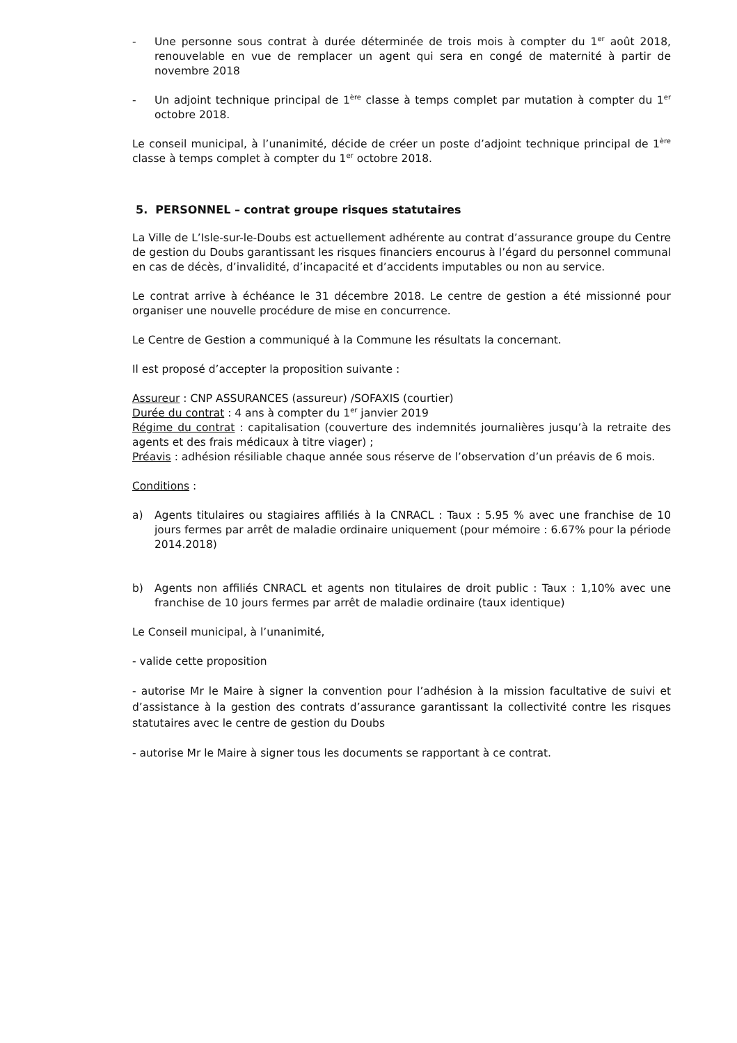- Une personne sous contrat à durée déterminée de trois mois à compter du 1<sup>er</sup> août 2018, renouvelable en vue de remplacer un agent qui sera en congé de maternité à partir de novembre 2018
- Un adjoint technique principal de 1<sup>ère</sup> classe à temps complet par mutation à compter du 1<sup>er</sup> octobre 2018.
Le conseil municipal, à l’unanimité, décide de créer un poste d’adjoint technique principal de 1<sup>ère</sup> classe à temps complet à compter du 1<sup>er</sup> octobre 2018.
5. PERSONNEL – contrat groupe risques statutaires
La Ville de L’Isle-sur-le-Doubs est actuellement adhérente au contrat d’assurance groupe du Centre de gestion du Doubs garantissant les risques financiers encourus à l’égard du personnel communal en cas de décès, d’invalidité, d’incapacité et d’accidents imputables ou non au service.
Le contrat arrive à échéance le 31 décembre 2018. Le centre de gestion a été missionné pour organiser une nouvelle procédure de mise en concurrence.
Le Centre de Gestion a communiqué à la Commune les résultats la concernant.
Il est proposé d’accepter la proposition suivante :
Assureur : CNP ASSURANCES (assureur) /SOFAXIS (courtier)
Durée du contrat : 4 ans à compter du 1<sup>er</sup> janvier 2019
Régime du contrat : capitalisation (couverture des indemnités journalières jusqu’à la retraite des agents et des frais médicaux à titre viager) ;
Préavis : adhésion résiliable chaque année sous réserve de l’observation d’un préavis de 6 mois.
Conditions :
a) Agents titulaires ou stagiaires affiliés à la CNRACL : Taux : 5.95 % avec une franchise de 10 jours fermes par arrêt de maladie ordinaire uniquement (pour mémoire : 6.67% pour la période 2014.2018)
b) Agents non affiliés CNRACL et agents non titulaires de droit public : Taux : 1,10% avec une franchise de 10 jours fermes par arrêt de maladie ordinaire (taux identique)
Le Conseil municipal, à l’unanimité,
- valide cette proposition
- autorise Mr le Maire à signer la convention pour l’adhésion à la mission facultative de suivi et d’assistance à la gestion des contrats d’assurance garantissant la collectivité contre les risques statutaires avec le centre de gestion du Doubs
- autorise Mr le Maire à signer tous les documents se rapportant à ce contrat.